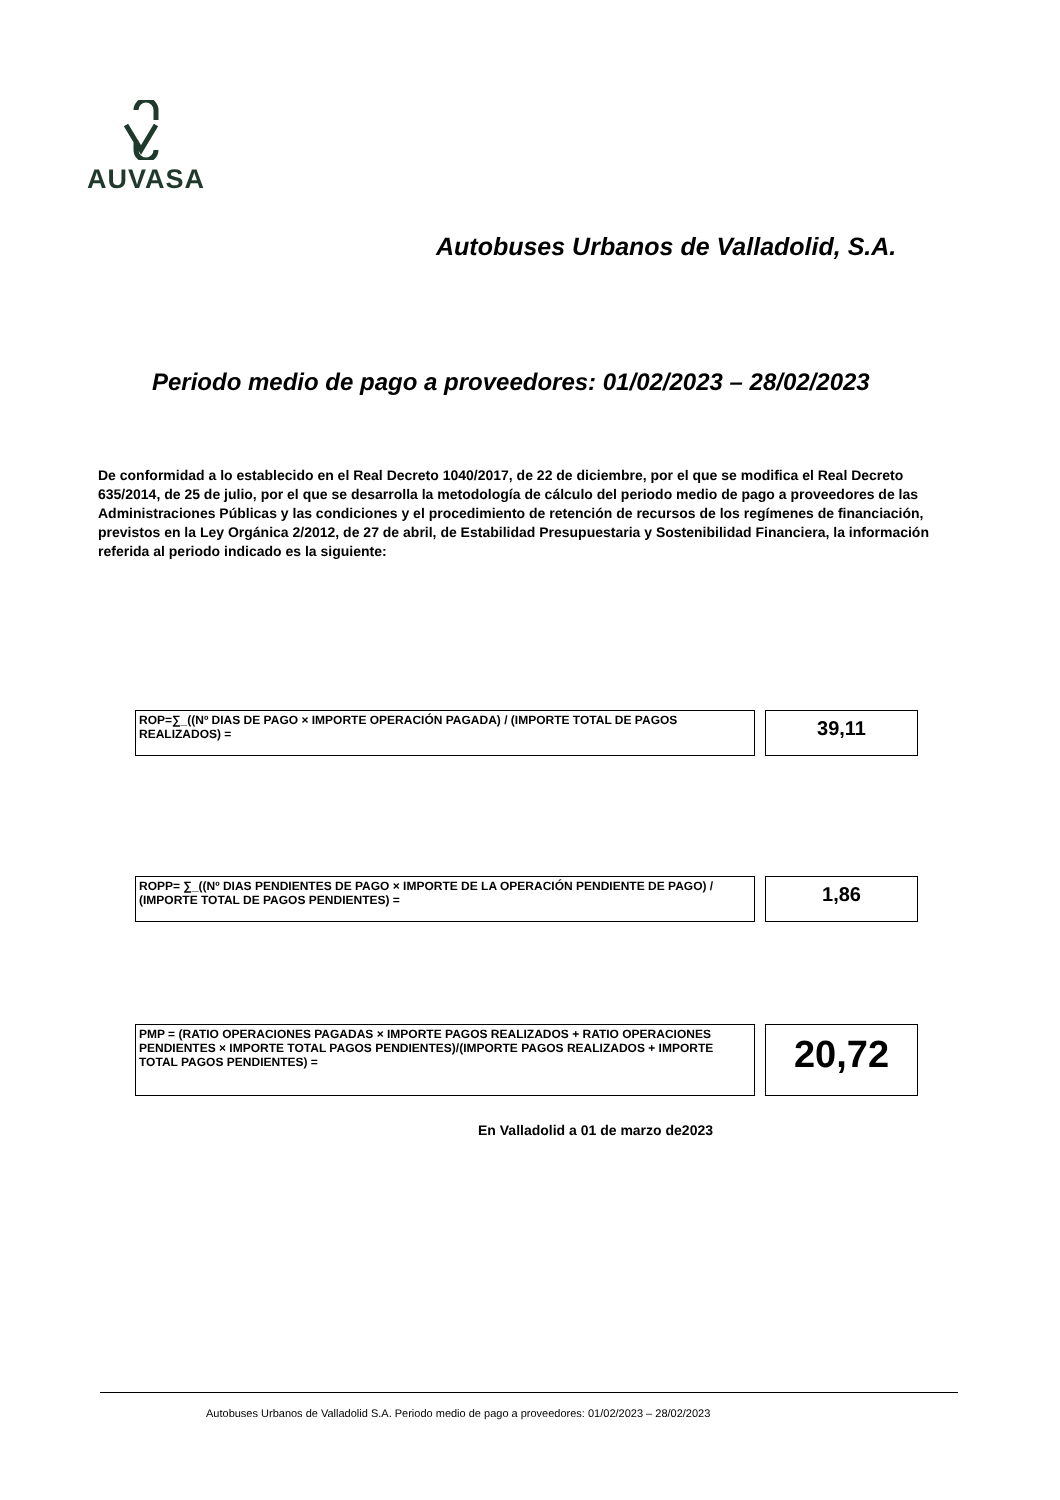AUVASA
Autobuses Urbanos de Valladolid, S.A.
Periodo medio de pago a proveedores: 01/02/2023 – 28/02/2023
De conformidad a lo establecido en el Real Decreto 1040/2017, de 22 de diciembre, por el que se modifica el Real Decreto 635/2014, de 25 de julio, por el que se desarrolla la metodología de cálculo del periodo medio de pago a proveedores de las Administraciones Públicas y las condiciones y el procedimiento de retención de recursos de los regímenes de financiación, previstos en la Ley Orgánica 2/2012, de 27 de abril, de Estabilidad Presupuestaria y Sostenibilidad Financiera, la información referida al periodo indicado es la siguiente:
ROP=∑_((Nº DIAS DE PAGO × IMPORTE OPERACIÓN PAGADA) / (IMPORTE TOTAL DE PAGOS REALIZADOS) =
39,11
ROPP= ∑_((Nº DIAS PENDIENTES DE PAGO × IMPORTE DE LA OPERACIÓN PENDIENTE DE PAGO) / (IMPORTE TOTAL DE PAGOS PENDIENTES) =
1,86
PMP = (RATIO OPERACIONES PAGADAS × IMPORTE PAGOS REALIZADOS + RATIO OPERACIONES PENDIENTES × IMPORTE TOTAL PAGOS PENDIENTES)/(IMPORTE PAGOS REALIZADOS + IMPORTE TOTAL PAGOS PENDIENTES) =
20,72
En Valladolid a 01 de marzo de2023
Autobuses Urbanos de Valladolid S.A. Periodo medio de pago a proveedores: 01/02/2023 – 28/02/2023